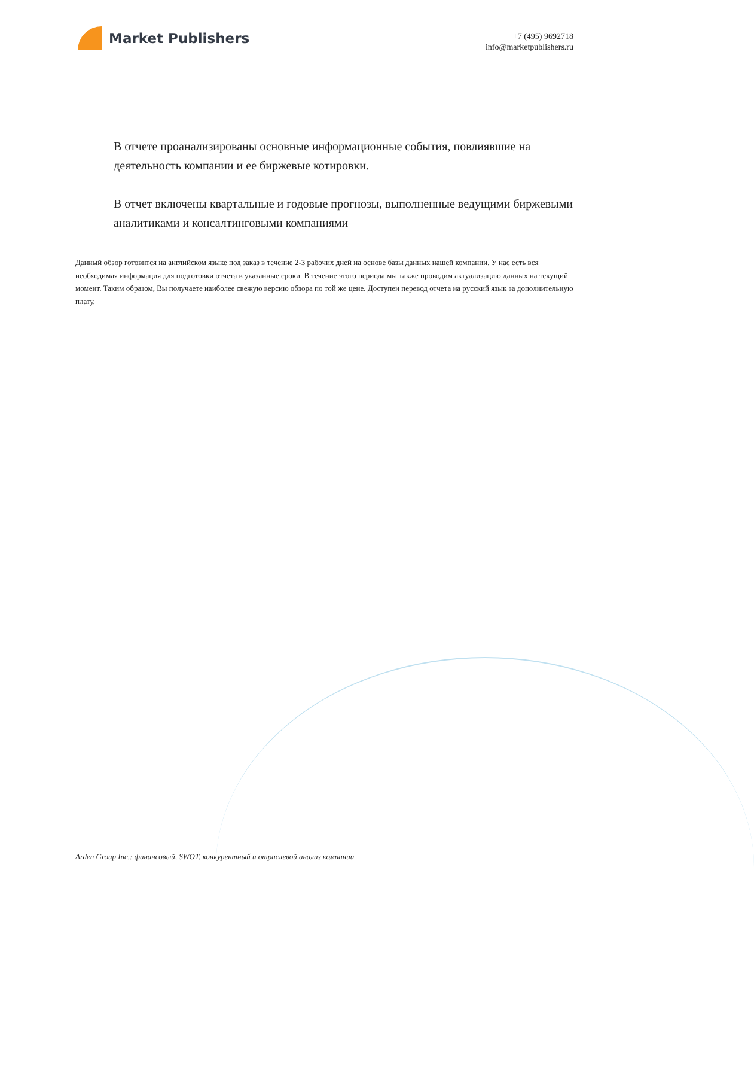Market Publishers
+7 (495) 9692718
info@marketpublishers.ru
В отчете проанализированы основные информационные события, повлиявшие на деятельность компании и ее биржевые котировки.
В отчет включены квартальные и годовые прогнозы, выполненные ведущими биржевыми аналитиками и консалтинговыми компаниями
Данный обзор готовится на английском языке под заказ в течение 2-3 рабочих дней на основе базы данных нашей компании. У нас есть вся необходимая информация для подготовки отчета в указанные сроки. В течение этого периода мы также проводим актуализацию данных на текущий момент. Таким образом, Вы получаете наиболее свежую версию обзора по той же цене. Доступен перевод отчета на русский язык за дополнительную плату.
Arden Group Inc.: финансовый, SWOT, конкурентный и отраслевой анализ компании